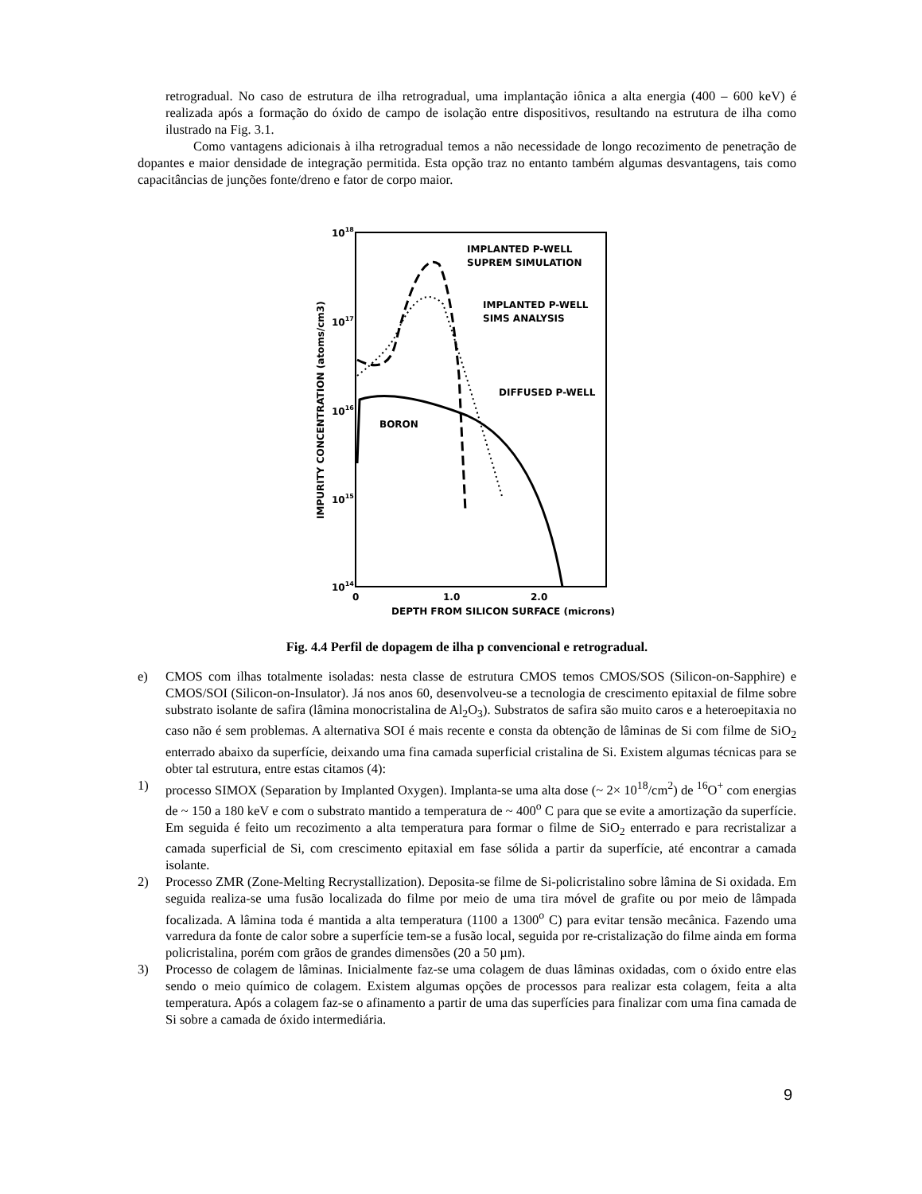retrogradual. No caso de estrutura de ilha retrogradual, uma implantação iônica a alta energia (400 – 600 keV) é realizada após a formação do óxido de campo de isolação entre dispositivos, resultando na estrutura de ilha como ilustrado na Fig. 3.1.
Como vantagens adicionais à ilha retrogradual temos a não necessidade de longo recozimento de penetração de dopantes e maior densidade de integração permitida. Esta opção traz no entanto também algumas desvantagens, tais como capacitâncias de junções fonte/dreno e fator de corpo maior.
1018
1017
1016
1015
1014
0
1.0
2.0
DEPTH FROM SILICON SURFACE (microns)
IMPURITY CONCENTRATION (atoms/cm3)
IMPLANTED P-WELL
SUPREM SIMULATION
IMPLANTED P-WELL
SIMS ANALYSIS
DIFFUSED P-WELL
BORON
Fig. 4.4 Perfil de dopagem de ilha p convencional e retrogradual.
e) CMOS com ilhas totalmente isoladas: nesta classe de estrutura CMOS temos CMOS/SOS (Silicon-on-Sapphire) e CMOS/SOI (Silicon-on-Insulator). Já nos anos 60, desenvolveu-se a tecnologia de crescimento epitaxial de filme sobre substrato isolante de safira (lâmina monocristalina de Al<sub>2</sub>O<sub>3</sub>). Substratos de safira são muito caros e a heteroepitaxia no caso não é sem problemas. A alternativa SOI é mais recente e consta da obtenção de lâminas de Si com filme de SiO<sub>2</sub> enterrado abaixo da superfície, deixando uma fina camada superficial cristalina de Si. Existem algumas técnicas para se obter tal estrutura, entre estas citamos (4):
1) processo SIMOX (Separation by Implanted Oxygen). Implanta-se uma alta dose (~ 2× 10<sup>18</sup>/cm<sup>2</sup>) de <sup>16</sup>O<sup>+</sup> com energias de ~ 150 a 180 keV e com o substrato mantido a temperatura de ~ 400<sup>o</sup> C para que se evite a amortização da superfície. Em seguida é feito um recozimento a alta temperatura para formar o filme de SiO<sub>2</sub> enterrado e para recristalizar a camada superficial de Si, com crescimento epitaxial em fase sólida a partir da superfície, até encontrar a camada isolante.
2) Processo ZMR (Zone-Melting Recrystallization). Deposita-se filme de Si-policristalino sobre lâmina de Si oxidada. Em seguida realiza-se uma fusão localizada do filme por meio de uma tira móvel de grafite ou por meio de lâmpada focalizada. A lâmina toda é mantida a alta temperatura (1100 a 1300<sup>o</sup> C) para evitar tensão mecânica. Fazendo uma varredura da fonte de calor sobre a superfície tem-se a fusão local, seguida por re-cristalização do filme ainda em forma policristalina, porém com grãos de grandes dimensões (20 a 50 µm).
3) Processo de colagem de lâminas. Inicialmente faz-se uma colagem de duas lâminas oxidadas, com o óxido entre elas sendo o meio químico de colagem. Existem algumas opções de processos para realizar esta colagem, feita a alta temperatura. Após a colagem faz-se o afinamento a partir de uma das superfícies para finalizar com uma fina camada de Si sobre a camada de óxido intermediária.
9